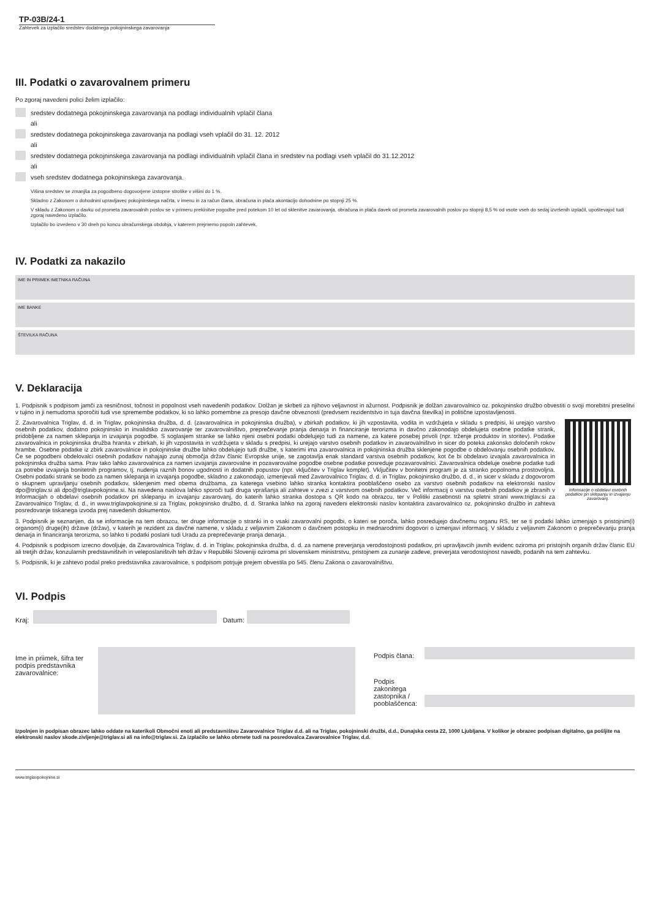TP-03B/24-1
Zahtevek za izplačilo sredstev dodatnega pokojninskega zavarovanja
III. Podatki o zavarovalnem primeru
Po zgoraj navedeni polici želim izplačilo:
sredstev dodatnega pokojninskega zavarovanja na podlagi individualnih vplačil člana
ali
sredstev dodatnega pokojninskega zavarovanja na podlagi vseh vplačil do 31. 12. 2012
ali
sredstev dodatnega pokojninskega zavarovanja na podlagi individualnih vplačil člana in sredstev na podlagi vseh vplačil do 31.12.2012
ali
vseh sredstev dodatnega pokojninskega zavarovanja.
Višina sredstev se zmanjša za pogodbeno dogovorjene izstopne stroške v višini do 1 %.
Skladno z Zakonom o dohodnini upravljavec pokojninskega načrta, v imenu in za račun člana, obračuna in plača akontacijo dohodnine po stopnji 25 %.
V skladu z Zakonom o davku od prometa zavarovalnih poslov se v primeru prekinitve pogodbe pred potekom 10 let od sklenitve zavarovanja, obračuna in plača davek od prometa zavarovalnih poslov po stopnji 8,5 % od vsote vseh do sedaj izvršenih izplačil, upoštevajoč tudi zgoraj navedeno izplačilo.
Izplačilo bo izvedeno v 30 dneh po koncu obračunskega obdobja, v katerem prejmemo popoln zahtevek.
IV. Podatki za nakazilo
IME IN PRIIMEK IMETNIKA RAČUNA
IME BANKE
ŠTEVILKA RAČUNA
V. Deklaracija
1. Podpisnik s podpisom jamči za resničnost, točnost in popolnost vseh navedenih podatkov. Dolžan je skrbeti za njihovo veljavnost in ažurnost. Podpisnik je dolžan zavarovalnico oz. pokojninsko družbo obvestiti o svoji morebitni preselitvi v tujino in ji nemudoma sporočiti tudi vse spremembe podatkov, ki so lahko pomembne za presojo davčne obveznosti (predvsem rezidentstvo in tuja davčna številka) in politične izpostavljenosti.
Informacije o obdelavi osebnih podatkov pri sklepanju in izvajanju zavarovanj.
2. Zavarovalnica Triglav, d. d. in Triglav, pokojninska družba, d. d. (zavarovalnica in pokojninska družba), v zbirkah podatkov, ki jih vzpostavita, vodita in vzdržujeta v skladu s predpisi, ki urejajo varstvo osebnih podatkov, dodatno pokojninsko in invalidsko zavarovanje ter zavarovalništvo, preprečevanje pranja denarja in financiranje terorizma in davčno zakonodajo obdelujeta osebne podatke strank, pridobljene za namen sklepanja in izvajanja pogodbe. S soglasjem stranke se lahko njeni osebni podatki obdelujejo tudi za namene, za katere posebej privoli (npr. trženje produktov in storitev). Podatke zavarovalnica in pokojninska družba hranita v zbirkah, ki jih vzpostavita in vzdržujeta v skladu s predpisi, ki urejajo varstvo osebnih podatkov in zavarovalništvo in sicer do poteka zakonsko določenih rokov hrambe. Osebne podatke iz zbirk zavarovalnice in pokojninske družbe lahko obdelujejo tudi družbe, s katerimi ima zavarovalnica in pokojninska družba sklenjene pogodbe o obdelovanju osebnih podatkov. Če se pogodbeni obdelovalci osebnih podatkov nahajajo zunaj območja držav članic Evropske unije, se zagotavlja enak standard varstva osebnih podatkov, kot če bi obdelavo izvajala zavarovalnica in pokojninska družba sama. Prav tako lahko zavarovalnica za namen izvajanja zavarovalne in pozavarovalne pogodbe osebne podatke posreduje pozavarovalnici. Zavarovalnica obdeluje osebne podatke tudi za potrebe izvajanja bonitetnih programov, tj. nudenja raznih bonov ugodnosti in dodatnih popustov (npr. vključitev v Triglav komplet). Vključitev v bonitetni program je za stranko popolnoma prostovoljna. Osebni podatki strank se bodo za namen sklepanja in izvajanja pogodbe, skladno z zakonodajo, izmenjevali med Zavarovalnico Triglav, d. d. in Triglav, pokojninsko družbo, d. d., in sicer v skladu z dogovorom o skupnem upravljanju osebnih podatkov, sklenjenim med obema družbama, za katerega vsebino lahko stranka kontaktira pooblaščeno osebo za varstvo osebnih podatkov na elektronski naslov dpo@triglav.si ali dpo@triglavpokojnine.si. Na navedena naslova lahko sporoči tudi druga vprašanja ali zahteve v zvezi z varstvom osebnih podatkov. Več informacij o varstvu osebnih podatkov je zbranih v Informacijah o obdelavi osebnih podatkov pri sklepanju in izvajanju zavarovanj, do katerih lahko stranka dostopa s QR kodo na obrazcu, ter v Politiki zasebnosti na spletni strani www.triglav.si za Zavarovalnico Triglav, d. d., in www.triglavpokojnine.si za Triglav, pokojninsko družbo, d. d. Stranka lahko na zgoraj navedeni elektronski naslov kontaktira zavarovalnico oz. pokojninsko družbo in zahteva posredovanje tiskanega izvoda prej navedenih dokumentov.
3. Podpisnik je seznanjen, da se informacije na tem obrazcu, ter druge informacije o stranki in o vsaki zavarovalni pogodbi, o kateri se poroča, lahko posredujejo davčnemu organu RS, ter se ti podatki lahko izmenjajo s pristojnim(i) organom(i) druge(ih) države (držav), v katerih je rezident za davčne namene, v skladu z veljavnim Zakonom o davčnem postopku in mednarodnimi dogovori o izmenjavi informacij. V skladu z veljavnim Zakonom o preprečevanju pranja denarja in financiranja terorizma, so lahko ti podatki poslani tudi Uradu za preprečevanje pranja denarja.
4. Podpisnik s podpisom izrecno dovoljuje, da Zavarovalnica Triglav, d. d. in Triglav, pokojninska družba, d. d. za namene preverjanja verodostojnosti podatkov, pri upravljavcih javnih evidenc oziroma pri pristojnih organih držav članic EU ali tretjih držav, konzularnih predstavništvih in veleposlaništvih teh držav v Republiki Sloveniji oziroma pri slovenskem ministrstvu, pristojnem za zunanje zadeve, preverjata verodostojnost navedb, podanih na tem zahtevku.
5. Podpisnik, ki je zahtevo podal preko predstavnika zavarovalnice, s podpisom potrjuje prejem obvestila po 545. členu Zakona o zavarovalništvu.
VI. Podpis
Kraj: Datum:
Ime in priimek, šifra ter podpis predstavnika zavarovalnice:
Podpis člana:
Podpis zakonitega zastopnika / pooblaščenca:
Izpolnjen in podpisan obrazec lahko oddate na katerikoli Območni enoti ali predstavništvu Zavarovalnice Triglav d.d. ali na Triglav, pokojninski družbi, d.d., Dunajska cesta 22, 1000 Ljubljana. V kolikor je obrazec podpisan digitalno, ga pošljite na elektronski naslov skode.zivljenje@triglav.si ali na info@triglav.si. Za izplačilo se lahko obrnete tudi na posredovalca Zavarovalnice Triglav, d.d.
www.triglavpokojnine.si